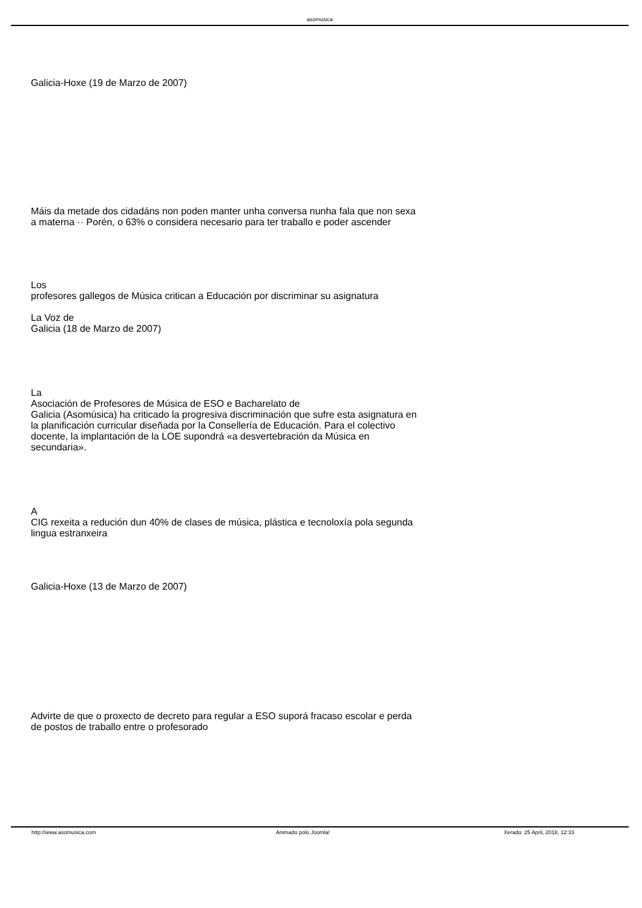asomusica
Galicia-Hoxe (19 de Marzo de 2007)
Máis da metade dos cidadáns non poden manter unha conversa nunha fala que non sexa a materna ·· Porén, o 63% o considera necesario para ter traballo e poder ascender
Los
profesores gallegos de Música critican a Educación por discriminar su asignatura
La Voz de
Galicia (18 de Marzo de 2007)
La
Asociación de Profesores de Música de ESO e Bacharelato de
Galicia (Asomúsica) ha criticado la progresiva discriminación que sufre esta asignatura en la planificación curricular diseñada por la Consellería de Educación. Para el colectivo docente, la implantación de la LOE supondrá «a desvertebración da Música en secundaria».
A
CIG rexeita a redución dun 40% de clases de música, plástica e tecnoloxía pola segunda lingua estranxeira
Galicia-Hoxe (13 de Marzo de 2007)
Advirte de que o proxecto de decreto para regular a ESO suporá fracaso escolar e perda de postos de traballo entre o profesorado
http://www.asomusica.com Animado polo Joomla! Xerado: 25 April, 2018, 12:33